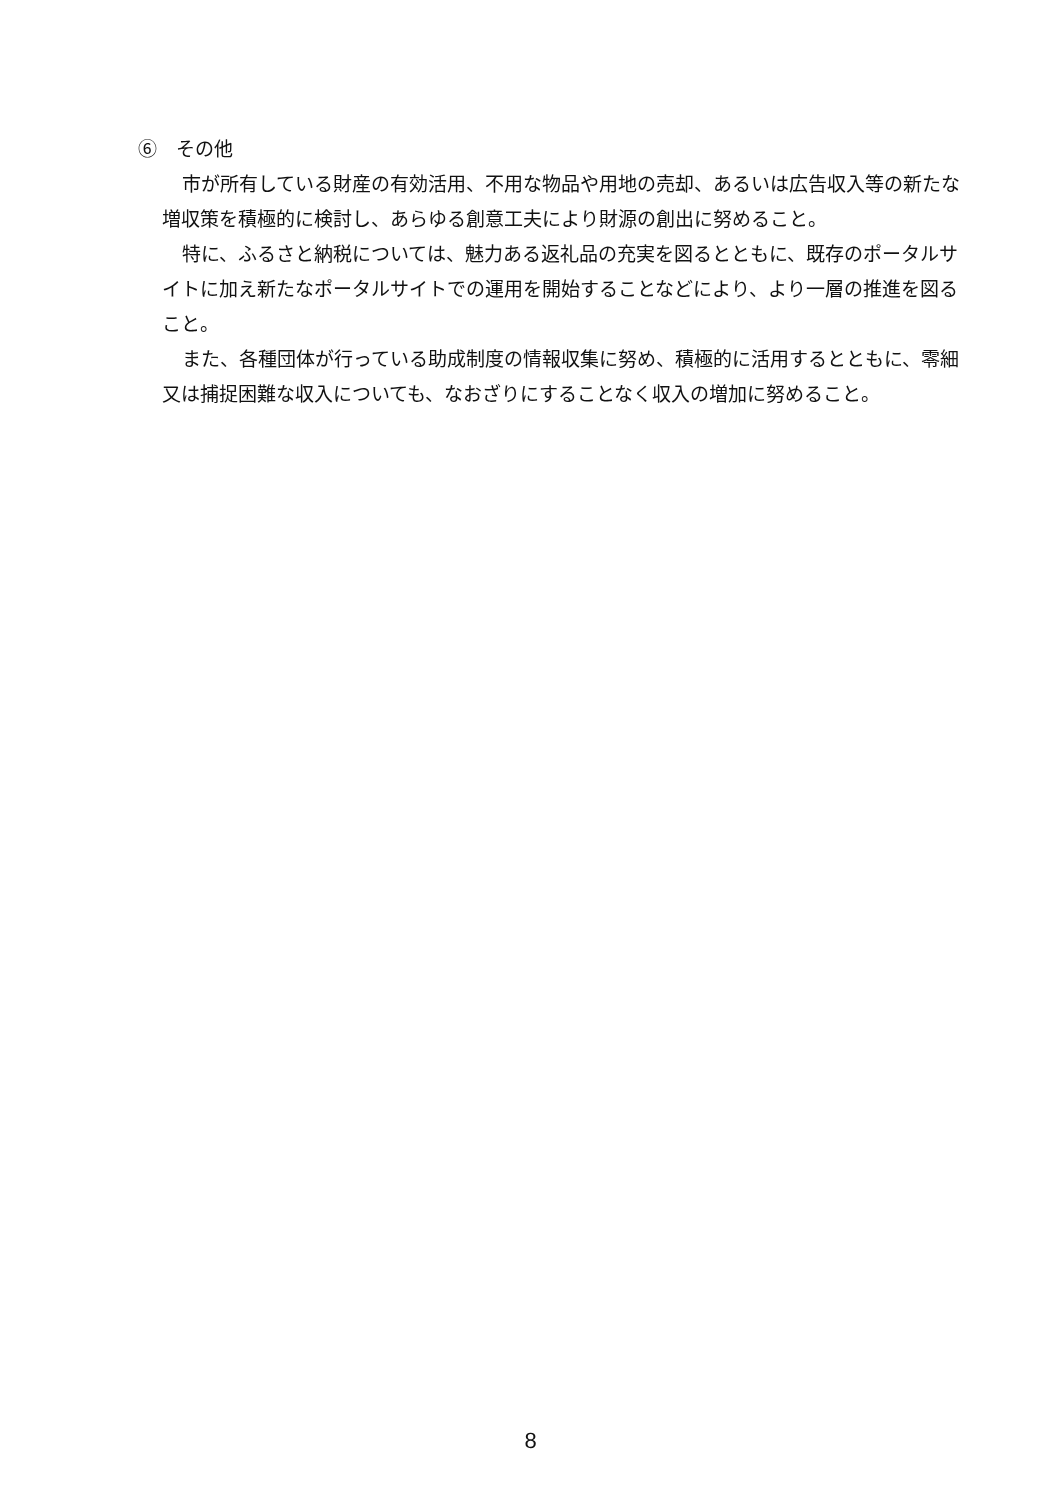⑥　その他
市が所有している財産の有効活用、不用な物品や用地の売却、あるいは広告収入等の新たな増収策を積極的に検討し、あらゆる創意工夫により財源の創出に努めること。
特に、ふるさと納税については、魅力ある返礼品の充実を図るとともに、既存のポータルサイトに加え新たなポータルサイトでの運用を開始することなどにより、より一層の推進を図ること。
また、各種団体が行っている助成制度の情報収集に努め、積極的に活用するとともに、零細又は捕捉困難な収入についても、なおざりにすることなく収入の増加に努めること。
8